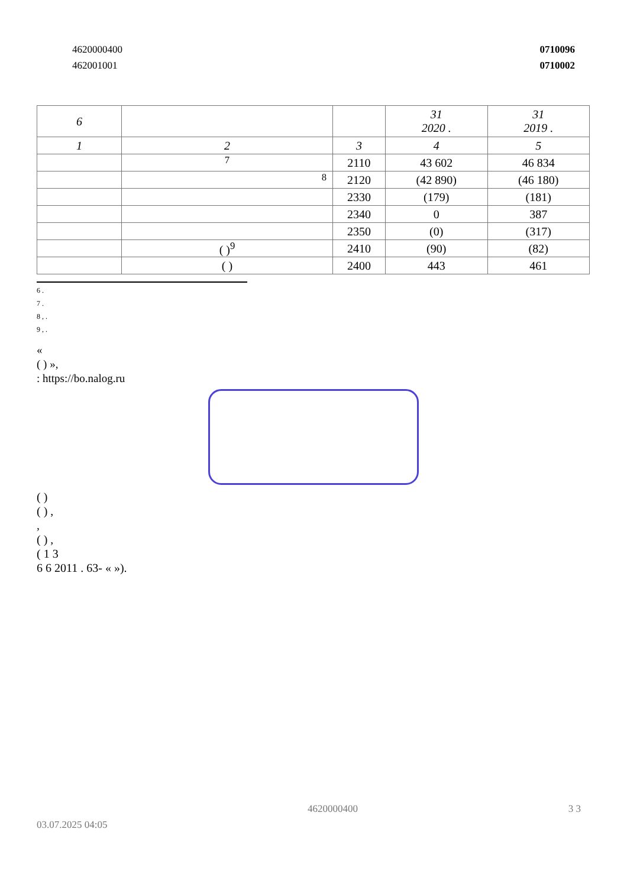0710096
0710002 4620000400
462001001
| 6 | | | 31 2020 . | 31 2019 . |
| --- | --- | --- | --- | --- |
| 1 | 2 | 3 | 4 | 5 |
| | <sup>7</sup> | 2110 | 43 602 | 46 834 |
| | <sup>8</sup> | 2120 | (42 890) | (46 180) |
| | | 2330 | (179) | (181) |
| | | 2340 | 0 | 387 |
| | | 2350 | (0) | (317) |
| | ( )<sup>9</sup> | 2410 | (90) | (82) |
| | ( ) | 2400 | 443 | 461 |
6 .
7 .
8 , .
9 , .
«
( ) »,
: https://bo.nalog.ru
( )
( ) ,
,
( ) ,
( 1 3
6 6 2011 . 63- « »).
3 3 4620000400
03.07.2025 04:05